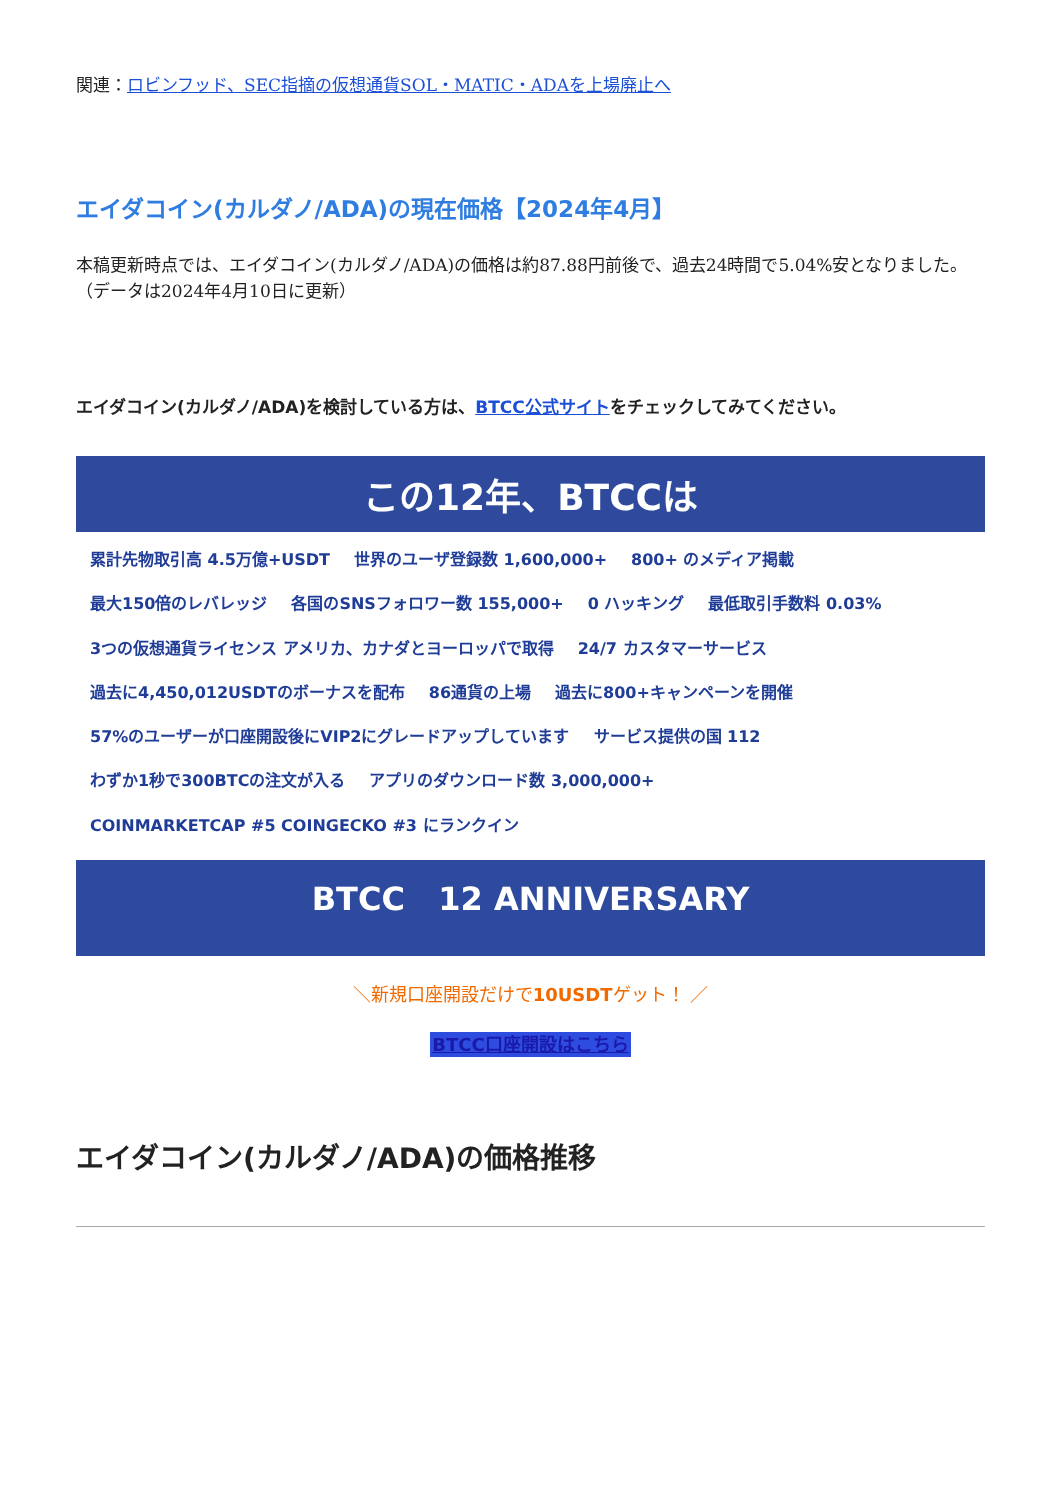関連：ロビンフッド、SEC指摘の仮想通貨SOL・MATIC・ADAを上場廃止へ
エイダコイン(カルダノ/ADA)の現在価格【2024年4月】
本稿更新時点では、エイダコイン(カルダノ/ADA)の価格は約87.88円前後で、過去24時間で5.04%安となりました。（データは2024年4月10日に更新）
エイダコイン(カルダノ/ADA)を検討している方は、BTCC公式サイトをチェックしてみてください。
この12年、BTCCは
累計先物取引高 4.5万億+USDT 世界のユーザ登録数 1,600,000+ 800+ のメディア掲載 最大150倍のレバレッジ 各国のSNSフォロワー数 155,000+ 0 ハッキング 最低取引手数料 0.03% 3つの仮想通貨ライセンス アメリカ、カナダとヨーロッパで取得 24/7 カスタマーサービス 過去に4,450,012USDTのボーナスを配布 86通貨の上場 過去に800+キャンペーンを開催 57%のユーザーが口座開設後にVIP2にグレードアップしています サービス提供の国 112 わずか1秒で300BTCの注文が入る アプリのダウンロード数 3,000,000+ COINMARKETCAP #5 COINGECKO #3 にランクイン
BTCC 12 ANNIVERSARY
＼新規口座開設だけで10USDTゲット！ ／
BTCC口座開設はこちら
エイダコイン(カルダノ/ADA)の価格推移